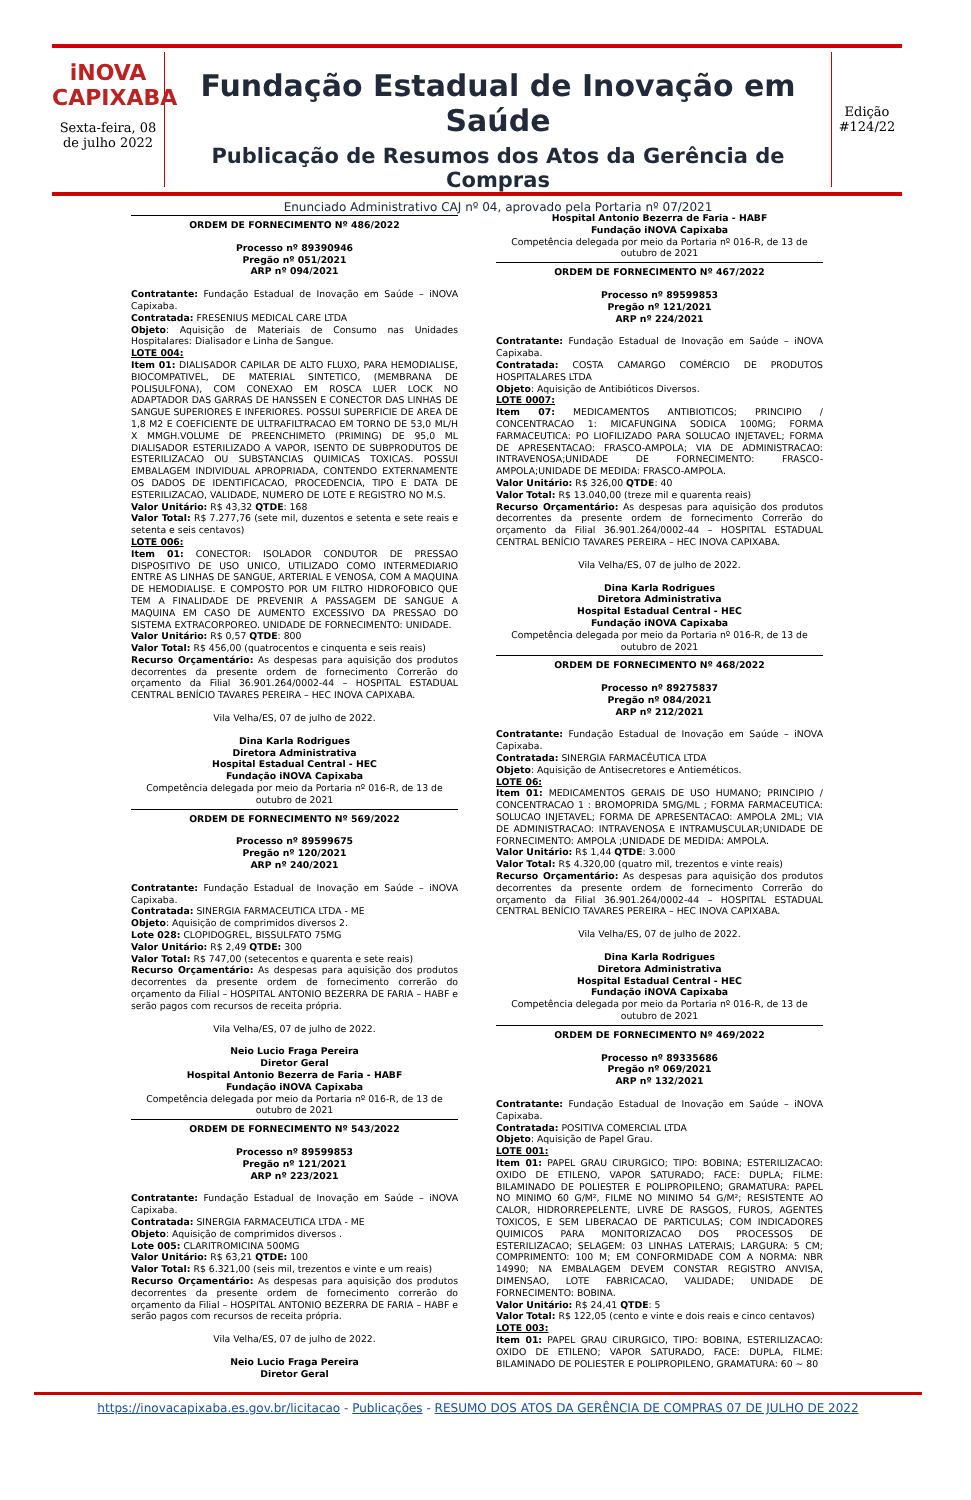iNOVA
CAPIXABA
Sexta-feira, 08 de julho 2022
Fundação Estadual de Inovação em Saúde
Publicação de Resumos dos Atos da Gerência de Compras
Enunciado Administrativo CAJ nº 04, aprovado pela Portaria nº 07/2021
Edição #124/22
ORDEM DE FORNECIMENTO Nº 486/2022
Processo nº 89390946
Pregão nº 051/2021
ARP nº 094/2021
Contratante: Fundação Estadual de Inovação em Saúde – iNOVA Capixaba.
Contratada: FRESENIUS MEDICAL CARE LTDA
Objeto: Aquisição de Materiais de Consumo nas Unidades Hospitalares: Dialisador e Linha de Sangue.
LOTE 004:
Item 01: DIALISADOR CAPILAR DE ALTO FLUXO, PARA HEMODIALISE, BIOCOMPATIVEL, DE MATERIAL SINTETICO, (MEMBRANA DE POLISULFONA), COM CONEXAO EM ROSCA LUER LOCK NO ADAPTADOR DAS GARRAS DE HANSSEN E CONECTOR DAS LINHAS DE SANGUE SUPERIORES E INFERIORES. POSSUI SUPERFICIE DE AREA DE 1,8 M2 E COEFICIENTE DE ULTRAFILTRACAO EM TORNO DE 53,0 ML/H X MMGH.VOLUME DE PREENCHIMETO (PRIMING) DE 95,0 ML DIALISADOR ESTERILIZADO A VAPOR, ISENTO DE SUBPRODUTOS DE ESTERILIZACAO OU SUBSTANCIAS QUIMICAS TOXICAS. POSSUI EMBALAGEM INDIVIDUAL APROPRIADA, CONTENDO EXTERNAMENTE OS DADOS DE IDENTIFICACAO, PROCEDENCIA, TIPO E DATA DE ESTERILIZACAO, VALIDADE, NUMERO DE LOTE E REGISTRO NO M.S.
Valor Unitário: R$ 43,32 QTDE: 168
Valor Total: R$ 7.277,76 (sete mil, duzentos e setenta e sete reais e setenta e seis centavos)
LOTE 006:
Item 01: CONECTOR: ISOLADOR CONDUTOR DE PRESSAO DISPOSITIVO DE USO UNICO, UTILIZADO COMO INTERMEDIARIO ENTRE AS LINHAS DE SANGUE, ARTERIAL E VENOSA, COM A MAQUINA DE HEMODIALISE. E COMPOSTO POR UM FILTRO HIDROFOBICO QUE TEM A FINALIDADE DE PREVENIR A PASSAGEM DE SANGUE A MAQUINA EM CASO DE AUMENTO EXCESSIVO DA PRESSAO DO SISTEMA EXTRACORPOREO. UNIDADE DE FORNECIMENTO: UNIDADE.
Valor Unitário: R$ 0,57 QTDE: 800
Valor Total: R$ 456,00 (quatrocentos e cinquenta e seis reais)
Recurso Orçamentário: As despesas para aquisição dos produtos decorrentes da presente ordem de fornecimento Correrão do orçamento da Filial 36.901.264/0002-44 – HOSPITAL ESTADUAL CENTRAL BENÍCIO TAVARES PEREIRA – HEC INOVA CAPIXABA.
Vila Velha/ES, 07 de julho de 2022.
Dina Karla Rodrigues
Diretora Administrativa
Hospital Estadual Central - HEC
Fundação iNOVA Capixaba
Competência delegada por meio da Portaria nº 016-R, de 13 de outubro de 2021
ORDEM DE FORNECIMENTO Nº 569/2022
Processo nº 89599675
Pregão nº 120/2021
ARP nº 240/2021
Contratante: Fundação Estadual de Inovação em Saúde – iNOVA Capixaba.
Contratada: SINERGIA FARMACEUTICA LTDA - ME
Objeto: Aquisição de comprimidos diversos 2.
Lote 028: CLOPIDOGREL, BISSULFATO 75MG
Valor Unitário: R$ 2,49 QTDE: 300
Valor Total: R$ 747,00 (setecentos e quarenta e sete reais)
Recurso Orçamentário: As despesas para aquisição dos produtos decorrentes da presente ordem de fornecimento correrão do orçamento da Filial – HOSPITAL ANTONIO BEZERRA DE FARIA – HABF e serão pagos com recursos de receita própria.
Vila Velha/ES, 07 de julho de 2022.
Neio Lucio Fraga Pereira
Diretor Geral
Hospital Antonio Bezerra de Faria - HABF
Fundação iNOVA Capixaba
Competência delegada por meio da Portaria nº 016-R, de 13 de outubro de 2021
ORDEM DE FORNECIMENTO Nº 543/2022
Processo nº 89599853
Pregão nº 121/2021
ARP nº 223/2021
Contratante: Fundação Estadual de Inovação em Saúde – iNOVA Capixaba.
Contratada: SINERGIA FARMACEUTICA LTDA - ME
Objeto: Aquisição de comprimidos diversos .
Lote 005: CLARITROMICINA 500MG
Valor Unitário: R$ 63,21 QTDE: 100
Valor Total: R$ 6.321,00 (seis mil, trezentos e vinte e um reais)
Recurso Orçamentário: As despesas para aquisição dos produtos decorrentes da presente ordem de fornecimento correrão do orçamento da Filial – HOSPITAL ANTONIO BEZERRA DE FARIA – HABF e serão pagos com recursos de receita própria.
Vila Velha/ES, 07 de julho de 2022.
Neio Lucio Fraga Pereira
Diretor Geral
Hospital Antonio Bezerra de Faria - HABF
Fundação iNOVA Capixaba
Competência delegada por meio da Portaria nº 016-R, de 13 de outubro de 2021
ORDEM DE FORNECIMENTO Nº 467/2022
Processo nº 89599853
Pregão nº 121/2021
ARP nº 224/2021
Contratante: Fundação Estadual de Inovação em Saúde – iNOVA Capixaba.
Contratada: COSTA CAMARGO COMÉRCIO DE PRODUTOS HOSPITALARES LTDA
Objeto: Aquisição de Antibióticos Diversos.
LOTE 0007:
Item 07: MEDICAMENTOS ANTIBIOTICOS; PRINCIPIO / CONCENTRACAO 1: MICAFUNGINA SODICA 100MG; FORMA FARMACEUTICA: PO LIOFILIZADO PARA SOLUCAO INJETAVEL; FORMA DE APRESENTACAO: FRASCO-AMPOLA; VIA DE ADMINISTRACAO: INTRAVENOSA;UNIDADE DE FORNECIMENTO: FRASCO-AMPOLA;UNIDADE DE MEDIDA: FRASCO-AMPOLA.
Valor Unitário: R$ 326,00 QTDE: 40
Valor Total: R$ 13.040,00 (treze mil e quarenta reais)
Recurso Orçamentário: As despesas para aquisição dos produtos decorrentes da presente ordem de fornecimento Correrão do orçamento da Filial 36.901.264/0002-44 – HOSPITAL ESTADUAL CENTRAL BENÍCIO TAVARES PEREIRA – HEC INOVA CAPIXABA.
Vila Velha/ES, 07 de julho de 2022.
Dina Karla Rodrigues
Diretora Administrativa
Hospital Estadual Central - HEC
Fundação iNOVA Capixaba
Competência delegada por meio da Portaria nº 016-R, de 13 de outubro de 2021
ORDEM DE FORNECIMENTO Nº 468/2022
Processo nº 89275837
Pregão nº 084/2021
ARP nº 212/2021
Contratante: Fundação Estadual de Inovação em Saúde – iNOVA Capixaba.
Contratada: SINERGIA FARMACÊUTICA LTDA
Objeto: Aquisição de Antisecretores e Antieméticos.
LOTE 06:
Item 01: MEDICAMENTOS GERAIS DE USO HUMANO; PRINCIPIO / CONCENTRACAO 1 : BROMOPRIDA 5MG/ML ; FORMA FARMACEUTICA: SOLUCAO INJETAVEL; FORMA DE APRESENTACAO: AMPOLA 2ML; VIA DE ADMINISTRACAO: INTRAVENOSA E INTRAMUSCULAR;UNIDADE DE FORNECIMENTO: AMPOLA ;UNIDADE DE MEDIDA: AMPOLA.
Valor Unitário: R$ 1,44 QTDE: 3.000
Valor Total: R$ 4.320,00 (quatro mil, trezentos e vinte reais)
Recurso Orçamentário: As despesas para aquisição dos produtos decorrentes da presente ordem de fornecimento Correrão do orçamento da Filial 36.901.264/0002-44 – HOSPITAL ESTADUAL CENTRAL BENÍCIO TAVARES PEREIRA – HEC INOVA CAPIXABA.
Vila Velha/ES, 07 de julho de 2022.
Dina Karla Rodrigues
Diretora Administrativa
Hospital Estadual Central - HEC
Fundação iNOVA Capixaba
Competência delegada por meio da Portaria nº 016-R, de 13 de outubro de 2021
ORDEM DE FORNECIMENTO Nº 469/2022
Processo nº 89335686
Pregão nº 069/2021
ARP nº 132/2021
Contratante: Fundação Estadual de Inovação em Saúde – iNOVA Capixaba.
Contratada: POSITIVA COMERCIAL LTDA
Objeto: Aquisição de Papel Grau.
LOTE 001:
Item 01: PAPEL GRAU CIRURGICO; TIPO: BOBINA; ESTERILIZACAO: OXIDO DE ETILENO, VAPOR SATURADO; FACE: DUPLA; FILME: BILAMINADO DE POLIESTER E POLIPROPILENO; GRAMATURA: PAPEL NO MINIMO 60 G/M², FILME NO MINIMO 54 G/M²; RESISTENTE AO CALOR, HIDRORREPELENTE, LIVRE DE RASGOS, FUROS, AGENTES TOXICOS, E SEM LIBERACAO DE PARTICULAS; COM INDICADORES QUIMICOS PARA MONITORIZACAO DOS PROCESSOS DE ESTERILIZACAO; SELAGEM: 03 LINHAS LATERAIS; LARGURA: 5 CM; COMPRIMENTO: 100 M; EM CONFORMIDADE COM A NORMA: NBR 14990; NA EMBALAGEM DEVEM CONSTAR REGISTRO ANVISA, DIMENSAO, LOTE FABRICACAO, VALIDADE; UNIDADE DE FORNECIMENTO: BOBINA.
Valor Unitário: R$ 24,41 QTDE: 5
Valor Total: R$ 122,05 (cento e vinte e dois reais e cinco centavos)
LOTE 003:
Item 01: PAPEL GRAU CIRURGICO, TIPO: BOBINA, ESTERILIZACAO: OXIDO DE ETILENO; VAPOR SATURADO, FACE: DUPLA, FILME: BILAMINADO DE POLIESTER E POLIPROPILENO, GRAMATURA: 60 ~ 80
https://inovacapixaba.es.gov.br/licitacao - Publicações - RESUMO DOS ATOS DA GERÊNCIA DE COMPRAS 07 DE JULHO DE 2022